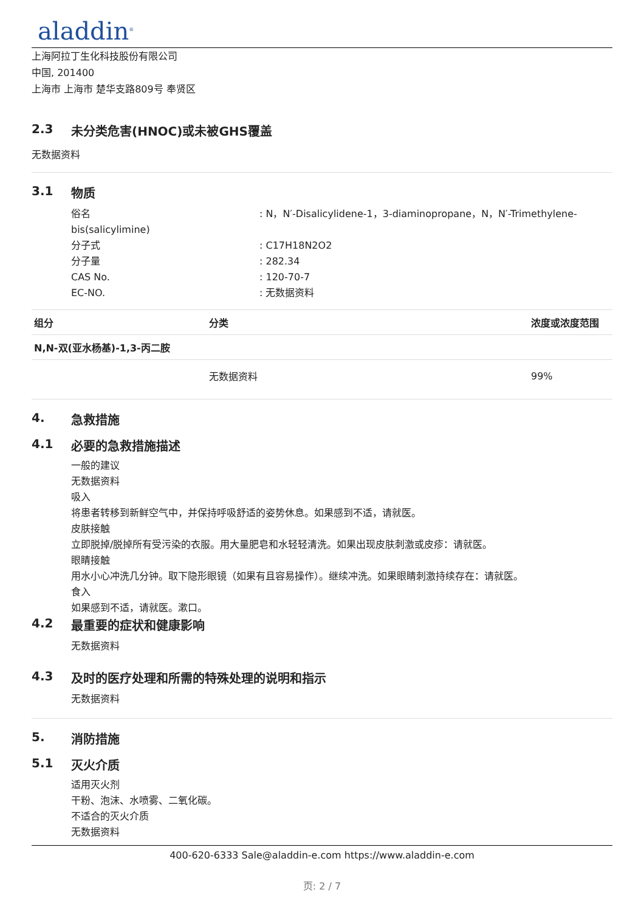aladdin<sup>®</sup>
上海阿拉丁生化科技股份有限公司
中国, 201400
上海市 上海市 楚华支路809号 奉贤区
2.3 未分类危害(HNOC)或未被GHS覆盖
无数据资料
3.1 物质
俗名 : N，N′-Disalicylidene-1，3-diaminopropane，N，N′-Trimethylene-
bis(salicylimine)
分子式 : C17H18N2O2
分子量 : 282.34
CAS No. : 120-70-7
EC-NO. : 无数据资料
| 组分 | 分类 | 浓度或浓度范围 |
| --- | --- | --- |
| N,N-双(亚水杨基)-1,3-丙二胺 | | |
| | 无数据资料 | 99% |
4. 急救措施
4.1 必要的急救措施描述
一般的建议
无数据资料
吸入
将患者转移到新鲜空气中，并保持呼吸舒适的姿势休息。如果感到不适，请就医。
皮肤接触
立即脱掉/脱掉所有受污染的衣服。用大量肥皂和水轻轻清洗。如果出现皮肤刺激或皮疹：请就医。
眼睛接触
用水小心冲洗几分钟。取下隐形眼镜（如果有且容易操作）。继续冲洗。如果眼睛刺激持续存在：请就医。
食入
如果感到不适，请就医。漱口。
4.2 最重要的症状和健康影响
无数据资料
4.3 及时的医疗处理和所需的特殊处理的说明和指示
无数据资料
5. 消防措施
5.1 灭火介质
适用灭火剂
干粉、泡沫、水喷雾、二氧化碳。
不适合的灭火介质
无数据资料
400-620-6333 Sale@aladdin-e.com https://www.aladdin-e.com
页: 2 / 7